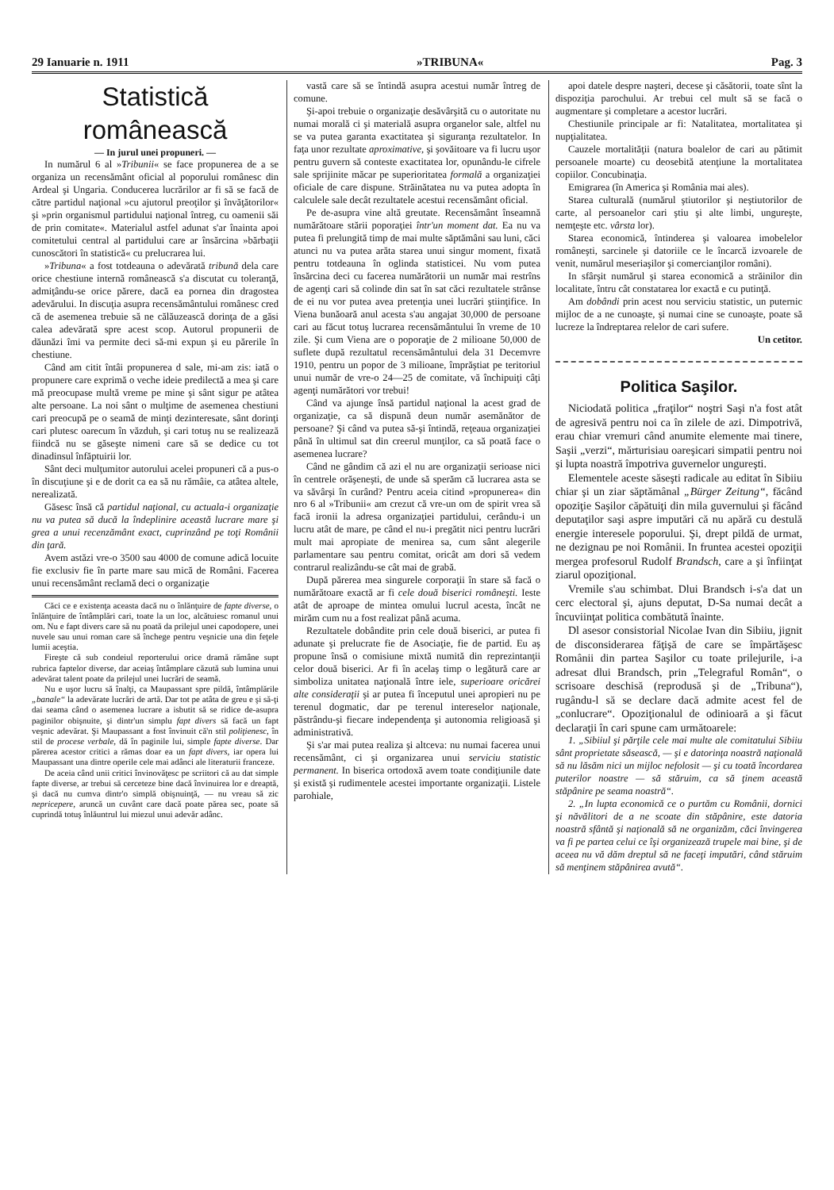29 Ianuarie n. 1911 »TRIBUNA« Pag. 3
Statistică românească
— In jurul unei propuneri. —
In numărul 6 al »Tribunii« se face propunerea de a se organiza un recensământ oficial al poporului românesc din Ardeal şi Ungaria. Conducerea lucrărilor ar fi să se facă de către partidul naţional »cu ajutorul preoţilor şi învăţătorilor« şi »prin organismul partidului naţional întreg, cu oamenii săi de prin comitate«. Materialul astfel adunat s'ar înainta apoi comitetului central al partidului care ar însărcina »bărbaţii cunoscători în statistică« cu prelucrarea lui.
»Tribuna« a fost totdeauna o adevărată tribună dela care orice chestiune internă românească s'a discutat cu toleranţă, admiţându-se orice părere, dacă ea pornea din dragostea adevărului. In discuţia asupra recensământului românesc cred că de asemenea trebuie să ne călăuzească dorinţa de a găsi calea adevărată spre acest scop. Autorul propunerii de dăunăzi îmi va permite deci să-mi expun şi eu părerile în chestiune.
Când am citit întâi propunerea d sale, mi-am zis: iată o propunere care exprimă o veche ideie predilectă a mea şi care mă preocupase multă vreme pe mine şi sânt sigur pe atâtea alte persoane. La noi sânt o mulţime de asemenea chestiuni cari preocupă pe o seamă de minţi dezinteresate, sânt dorinţi cari plutesc oarecum în văzduh, şi cari totuş nu se realizează fiindcă nu se găseşte nimeni care să se dedice cu tot dinadinsul înfăptuirii lor.
Sânt deci mulţumitor autorului acelei propuneri că a pus-o în discuţiune şi e de dorit ca ea să nu rămâie, ca atâtea altele, nerealizată.
Găsesc însă că partidul naţional, cu actuala-i organizaţie nu va putea să ducă la îndeplinire această lucrare mare şi grea a unui recenzământ exact, cuprinzând pe toţi Românii din ţară.
Avem astăzi vre-o 3500 sau 4000 de comune adică locuite fie exclusiv fie în parte mare sau mică de Români. Facerea unui recensământ reclamă deci o organizaţie
Căci ce e existenţa aceasta dacă nu o înlănţuire de fapte diverse, o înlănţuire de întâmplări cari, toate la un loc, alcătuiesc romanul unui om. Nu e fapt divers care să nu poată da prilejul unei capodopere, unei nuvele sau unui roman care să închege pentru veşnicie una din feţele lumii aceştia.
Fireşte că sub condeiul reporterului orice dramă rămâne supt rubrica faptelor diverse, dar aceiaş întâmplare căzută sub lumina unui adevărat talent poate da prilejul unei lucrări de seamă.
Nu e uşor lucru să înalţi, ca Maupassant spre pildă, întâmplările „banale“ la adevărate lucrări de artă. Dar tot pe atâta de greu e şi să-ţi dai seama când o asemenea lucrare a isbutit să se ridice de-asupra paginilor obişnuite, şi dintr'un simplu fapt divers să facă un fapt veşnic adevărat. Şi Maupassant a fost învinuit că'n stil poliţienesc, în stil de procese verbale, dă în paginile lui, simple fapte diverse. Dar părerea acestor critici a rămas doar ea un fapt divers, iar opera lui Maupassant una dintre operile cele mai adânci ale literaturii franceze.
De aceia când unii critici învinovăţesc pe scriitori că au dat simple fapte diverse, ar trebui să cerceteze bine dacă învinuirea lor e dreaptă, şi dacă nu cumva dintr'o simplă obişnuinţă, — nu vreau să zic nepricepere, aruncă un cuvânt care dacă poate părea sec, poate să cuprindă totuş înlăuntrul lui miezul unui adevăr adânc.
vastă care să se întindă asupra acestui număr întreg de comune.
Şi-apoi trebuie o organizaţie desăvârşită cu o autoritate nu numai morală ci şi materială asupra organelor sale, altfel nu se va putea garanta exactitatea şi siguranţa rezultatelor. In faţa unor rezultate aproximative, şi şovăitoare va fi lucru uşor pentru guvern să conteste exactitatea lor, opunându-le cifrele sale sprijinite măcar pe superioritatea formală a organizaţiei oficiale de care dispune. Străinătatea nu va putea adopta în calculele sale decât rezultatele acestui recensământ oficial.
Pe de-asupra vine altă greutate. Recensământ înseamnă numărătoare stării poporaţiei într'un moment dat. Ea nu va putea fi prelungită timp de mai multe săptămâni sau luni, căci atunci nu va putea arăta starea unui singur moment, fixată pentru totdeauna în oglinda statisticei. Nu vom putea însărcina deci cu facerea numărătorii un număr mai restrîns de agenţi cari să colinde din sat în sat căci rezultatele strânse de ei nu vor putea avea pretenţia unei lucrări ştiinţifice. In Viena bunăoară anul acesta s'au angajat 30,000 de persoane cari au făcut totuş lucrarea recensământului în vreme de 10 zile. Şi cum Viena are o poporaţie de 2 milioane 50,000 de suflete după rezultatul recensământului dela 31 Decemvre 1910, pentru un popor de 3 milioane, împrăştiat pe teritoriul unui număr de vre-o 24—25 de comitate, vă închipuiţi câţi agenţi numărători vor trebui!
Când va ajunge însă partidul naţional la acest grad de organizaţie, ca să dispună deun număr asemănător de persoane? Şi când va putea să-şi întindă, reţeaua organizaţiei până în ultimul sat din creerul munţilor, ca să poată face o asemenea lucrare?
Când ne gândim că azi el nu are organizaţii serioase nici în centrele orăşeneşti, de unde să sperăm că lucrarea asta se va săvârşi în curând? Pentru aceia citind »propunerea« din nro 6 al »Tribunii« am crezut că vre-un om de spirit vrea să facă ironii la adresa organizaţiei partidului, cerându-i un lucru atât de mare, pe când el nu-i pregătit nici pentru lucrări mult mai apropiate de menirea sa, cum sânt alegerile parlamentare sau pentru comitat, oricât am dori să vedem contrarul realizându-se cât mai de grabă.
După părerea mea singurele corporaţii în stare să facă o numărătoare exactă ar fi cele două biserici româneşti. Ieste atât de aproape de mintea omului lucrul acesta, încât ne mirăm cum nu a fost realizat până acuma.
Rezultatele dobândite prin cele două biserici, ar putea fi adunate şi prelucrate fie de Asociaţie, fie de partid. Eu aş propune însă o comisiune mixtă numită din reprezintanţii celor două biserici. Ar fi în acelaş timp o legătură care ar simboliza unitatea naţională între iele, superioare oricărei alte consideraţii şi ar putea fi începutul unei apropieri nu pe terenul dogmatic, dar pe terenul intereselor naţionale, păstrându-şi fiecare independenţa şi autonomia religioasă şi administrativă.
Şi s'ar mai putea realiza şi altceva: nu numai facerea unui recensământ, ci şi organizarea unui serviciu statistic permanent. In biserica ortodoxă avem toate condiţiunile date şi există şi rudimentele acestei importante organizaţii. Listele parohiale,
apoi datele despre naşteri, decese şi căsătorii, toate sînt la dispoziţia parochului. Ar trebui cel mult să se facă o augmentare şi completare a acestor lucrări.
Chestiunile principale ar fi: Natalitatea, mortalitatea şi nupţialitatea.
Cauzele mortalităţii (natura boalelor de cari au pătimit persoanele moarte) cu deosebită atenţiune la mortalitatea copiilor. Concubinaţia.
Emigrarea (în America şi România mai ales).
Starea culturală (numărul ştiutorilor şi neştiutorilor de carte, al persoanelor cari ştiu şi alte limbi, ungureşte, nemţeşte etc. vârsta lor).
Starea economică, întinderea şi valoarea imobelelor româneşti, sarcinele şi datoriile ce le încarcă izvoarele de venit, numărul meseriaşilor şi comercianţilor români).
In sfârşit numărul şi starea economică a străinilor din localitate, întru cât constatarea lor exactă e cu putinţă.
Am dobândi prin acest nou serviciu statistic, un puternic mijloc de a ne cunoaşte, şi numai cine se cunoaşte, poate să lucreze la îndreptarea relelor de cari sufere.
Un cetitor.
Politica Saşilor.
Niciodată politica „fraţilor“ noştri Saşi n'a fost atât de agresivă pentru noi ca în zilele de azi. Dimpotrivă, erau chiar vremuri când anumite elemente mai tinere, Saşii „verzi“, mărturisiau oareşicari simpatii pentru noi şi lupta noastră împotriva guvernelor ungureşti.
Elementele aceste săseşti radicale au editat în Sibiiu chiar şi un ziar săptămânal „Bürger Zeitung“, făcând opoziţie Saşilor căpătuiţi din mila guvernului şi făcând deputaţilor saşi aspre imputări că nu apără cu destulă energie interesele poporului. Şi, drept pildă de urmat, ne dezignau pe noi Românii. In fruntea acestei opoziţii mergea profesorul Rudolf Brandsch, care a şi înfiinţat ziarul opoziţional.
Vremile s'au schimbat. Dlui Brandsch i-s'a dat un cerc electoral şi, ajuns deputat, D-Sa numai decât a încuviinţat politica combătută înainte.
Dl asesor consistorial Nicolae Ivan din Sibiiu, jignit de disconsiderarea făţişă de care se împărtăşesc Românii din partea Saşilor cu toate prilejurile, i-a adresat dlui Brandsch, prin „Telegraful Român“, o scrisoare deschisă (reprodusă şi de „Tribuna“), rugându-l să se declare dacă admite acest fel de „conlucrare“. Opoziţionalul de odinioară a şi făcut declaraţii în cari spune cam următoarele:
1. „Sibiiul şi părţile cele mai multe ale comitatului Sibiiu sânt proprietate săsească, — şi e datorinţa noastră naţională să nu lăsăm nici un mijloc nefolosit — şi cu toată încordarea puterilor noastre — să stăruim, ca să ţinem această stăpânire pe seama noastră“.
2. „In lupta economică ce o purtăm cu Românii, dornici şi năvălitori de a ne scoate din stăpânire, este datoria noastră sfântă şi naţională să ne organizăm, căci învingerea va fi pe partea celui ce îşi organizează trupele mai bine, şi de aceea nu vă dăm dreptul să ne faceţi imputări, când stăruim să menţinem stăpânirea avută“.